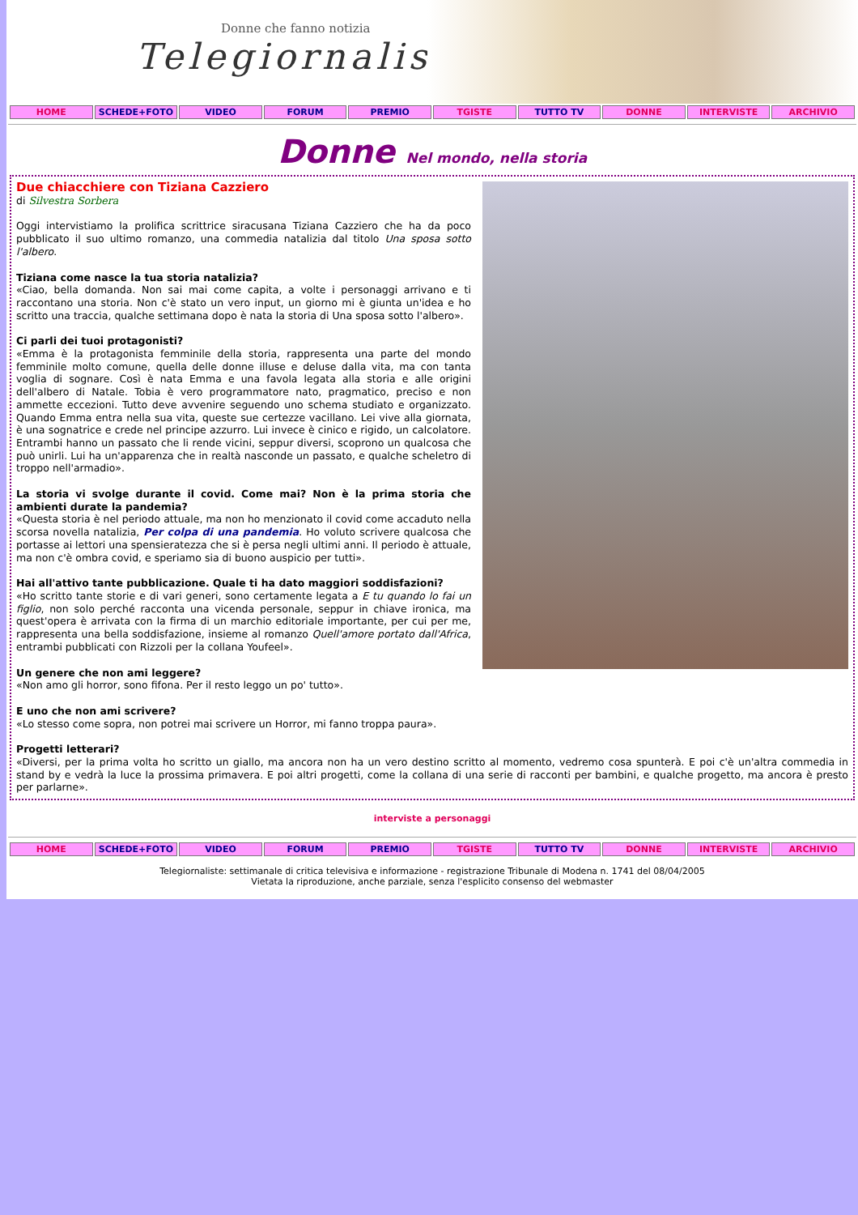Donne che fanno notizia
Telegiornaliste
HOME SCHEDE+FOTO VIDEO FORUM PREMIO TGISTE TUTTO TV DONNE INTERVISTE ARCHIVIO
Donne Nel mondo, nella storia
Due chiacchiere con Tiziana Cazziero
di Silvestra Sorbera
Oggi intervistiamo la prolifica scrittrice siracusana Tiziana Cazziero che ha da poco pubblicato il suo ultimo romanzo, una commedia natalizia dal titolo Una sposa sotto l'albero.
Tiziana come nasce la tua storia natalizia?
«Ciao, bella domanda. Non sai mai come capita, a volte i personaggi arrivano e ti raccontano una storia. Non c'è stato un vero input, un giorno mi è giunta un'idea e ho scritto una traccia, qualche settimana dopo è nata la storia di Una sposa sotto l'albero».
Ci parli dei tuoi protagonisti?
«Emma è la protagonista femminile della storia, rappresenta una parte del mondo femminile molto comune, quella delle donne illuse e deluse dalla vita, ma con tanta voglia di sognare. Così è nata Emma e una favola legata alla storia e alle origini dell'albero di Natale. Tobia è vero programmatore nato, pragmatico, preciso e non ammette eccezioni. Tutto deve avvenire seguendo uno schema studiato e organizzato. Quando Emma entra nella sua vita, queste sue certezze vacillano. Lei vive alla giornata, è una sognatrice e crede nel principe azzurro. Lui invece è cinico e rigido, un calcolatore. Entrambi hanno un passato che li rende vicini, seppur diversi, scoprono un qualcosa che può unirli. Lui ha un'apparenza che in realtà nasconde un passato, e qualche scheletro di troppo nell'armadio».
La storia vi svolge durante il covid. Come mai? Non è la prima storia che ambienti durate la pandemia?
«Questa storia è nel periodo attuale, ma non ho menzionato il covid come accaduto nella scorsa novella natalizia, Per colpa di una pandemia. Ho voluto scrivere qualcosa che portasse ai lettori una spensieratezza che si è persa negli ultimi anni. Il periodo è attuale, ma non c'è ombra covid, e speriamo sia di buono auspicio per tutti».
Hai all'attivo tante pubblicazione. Quale ti ha dato maggiori soddisfazioni?
«Ho scritto tante storie e di vari generi, sono certamente legata a E tu quando lo fai un figlio, non solo perché racconta una vicenda personale, seppur in chiave ironica, ma quest'opera è arrivata con la firma di un marchio editoriale importante, per cui per me, rappresenta una bella soddisfazione, insieme al romanzo Quell'amore portato dall'Africa, entrambi pubblicati con Rizzoli per la collana Youfeel».
Un genere che non ami leggere?
«Non amo gli horror, sono fifona. Per il resto leggo un po' tutto».
E uno che non ami scrivere?
«Lo stesso come sopra, non potrei mai scrivere un Horror, mi fanno troppa paura».
Progetti letterari?
«Diversi, per la prima volta ho scritto un giallo, ma ancora non ha un vero destino scritto al momento, vedremo cosa spunterà. E poi c'è un'altra commedia in stand by e vedrà la luce la prossima primavera. E poi altri progetti, come la collana di una serie di racconti per bambini, e qualche progetto, ma ancora è presto per parlarne».
interviste a personaggi
HOME SCHEDE+FOTO VIDEO FORUM PREMIO TGISTE TUTTO TV DONNE INTERVISTE ARCHIVIO
Telegiornaliste: settimanale di critica televisiva e informazione - registrazione Tribunale di Modena n. 1741 del 08/04/2005
Vietata la riproduzione, anche parziale, senza l'esplicito consenso del webmaster